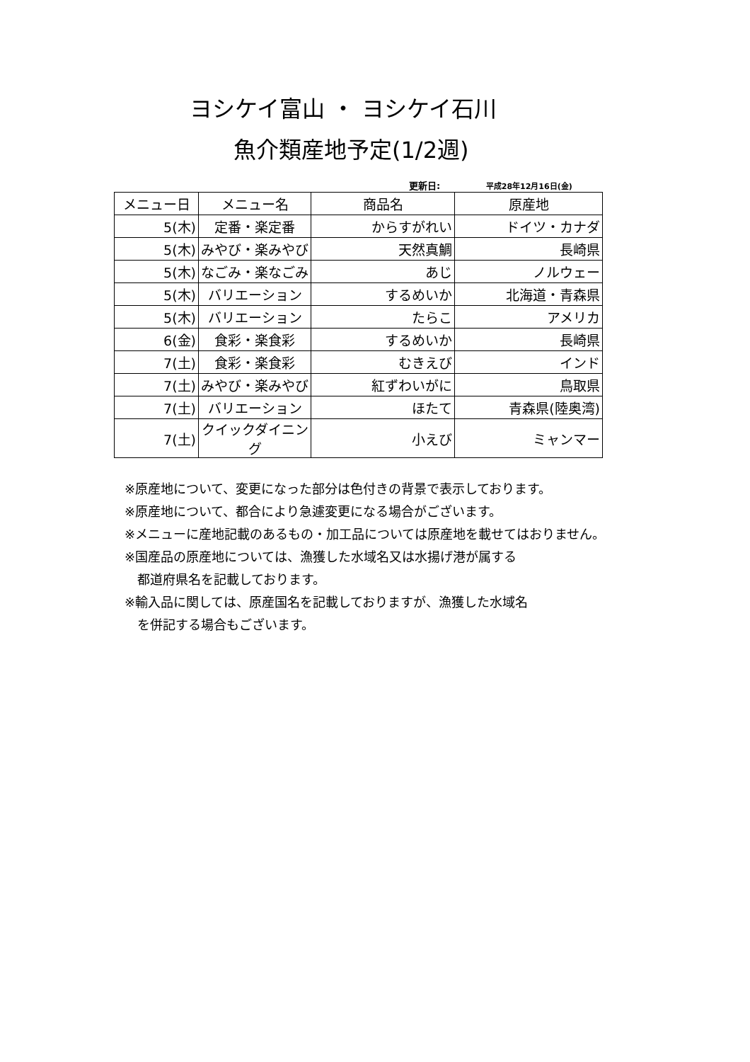ヨシケイ富山 ・ ヨシケイ石川
魚介類産地予定(1/2週)
更新日: 平成28年12月16日(金)
| メニュー日 | メニュー名 | 商品名 | 原産地 |
| --- | --- | --- | --- |
| 5(木) | 定番・楽定番 | からすがれい | ドイツ・カナダ |
| 5(木) | みやび・楽みやび | 天然真鯛 | 長崎県 |
| 5(木) | なごみ・楽なごみ | あじ | ノルウェー |
| 5(木) | バリエーション | するめいか | 北海道・青森県 |
| 5(木) | バリエーション | たらこ | アメリカ |
| 6(金) | 食彩・楽食彩 | するめいか | 長崎県 |
| 7(土) | 食彩・楽食彩 | むきえび | インド |
| 7(土) | みやび・楽みやび | 紅ずわいがに | 鳥取県 |
| 7(土) | バリエーション | ほたて | 青森県(陸奥湾) |
| 7(土) | クイックダイニング | 小えび | ミャンマー |
※原産地について、変更になった部分は色付きの背景で表示しております。
※原産地について、都合により急遽変更になる場合がございます。
※メニューに産地記載のあるもの・加工品については原産地を載せてはおりません。
※国産品の原産地については、漁獲した水域名又は水揚げ港が属する
　都道府県名を記載しております。
※輸入品に関しては、原産国名を記載しておりますが、漁獲した水域名
　を併記する場合もございます。